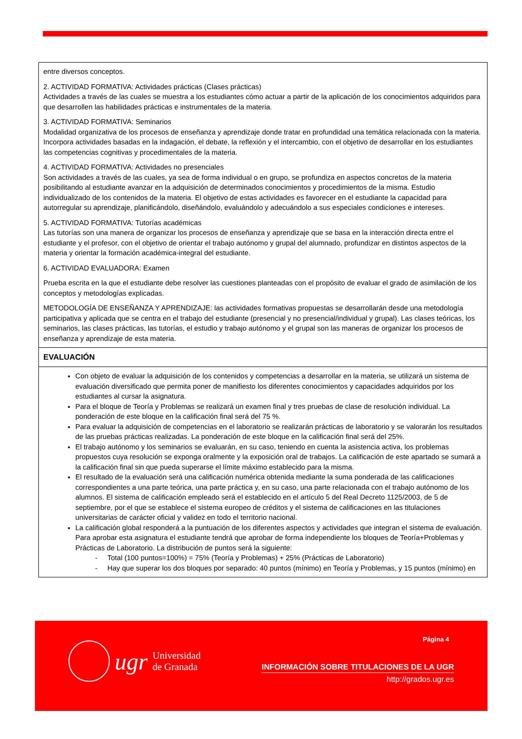| entre diversos conceptos. 2. ACTIVIDAD FORMATIVA: Actividades prácticas (Clases prácticas) Actividades a través de las cuales se muestra a los estudiantes cómo actuar a partir de la aplicación de los conocimientos adquiridos para que desarrollen las habilidades prácticas e instrumentales de la materia. 3. ACTIVIDAD FORMATIVA: Seminarios Modalidad organizativa de los procesos de enseñanza y aprendizaje donde tratar en profundidad una temática relacionada con la materia. Incorpora actividades basadas en la indagación, el debate, la reflexión y el intercambio, con el objetivo de desarrollar en los estudiantes las competencias cognitivas y procedimentales de la materia. 4. ACTIVIDAD FORMATIVA: Actividades no presenciales Son actividades a través de las cuales, ya sea de forma individual o en grupo, se profundiza en aspectos concretos de la materia posibilitando al estudiante avanzar en la adquisición de determinados conocimientos y procedimientos de la misma. Estudio individualizado de los contenidos de la materia. El objetivo de estas actividades es favorecer en el estudiante la capacidad para autorregular su aprendizaje, planificándolo, diseñándolo, evaluándolo y adecuándolo a sus especiales condiciones e intereses. 5. ACTIVIDAD FORMATIVA: Tutorías académicas Las tutorías son una manera de organizar los procesos de enseñanza y aprendizaje que se basa en la interacción directa entre el estudiante y el profesor, con el objetivo de orientar el trabajo autónomo y grupal del alumnado, profundizar en distintos aspectos de la materia y orientar la formación académica-integral del estudiante. 6. ACTIVIDAD EVALUADORA: Examen Prueba escrita en la que el estudiante debe resolver las cuestiones planteadas con el propósito de evaluar el grado de asimilación de los conceptos y metodologías explicadas. METODOLOGÍA DE ENSEÑANZA Y APRENDIZAJE: las actividades formativas propuestas se desarrollarán desde una metodología participativa y aplicada que se centra en el trabajo del estudiante (presencial y no presencial/individual y grupal). Las clases teóricas, los seminarios, las clases prácticas, las tutorías, el estudio y trabajo autónomo y el grupal son las maneras de organizar los procesos de enseñanza y aprendizaje de esta materia. |
| EVALUACIÓN |
| Con objeto de evaluar la adquisición de los contenidos y competencias a desarrollar en la materia, se utilizará un sistema de evaluación diversificado que permita poner de manifiesto los diferentes conocimientos y capacidades adquiridos por los estudiantes al cursar la asignatura. Para el bloque de Teoría y Problemas se realizará un examen final y tres pruebas de clase de resolución individual. La ponderación de este bloque en la calificación final será del 75 %. Para evaluar la adquisición de competencias en el laboratorio se realizarán prácticas de laboratorio y se valorarán los resultados de las pruebas prácticas realizadas. La ponderación de este bloque en la calificación final será del 25%. El trabajo autónomo y los seminarios se evaluarán, en su caso, teniendo en cuenta la asistencia activa, los problemas propuestos cuya resolución se exponga oralmente y la exposición oral de trabajos. La calificación de este apartado se sumará a la calificación final sin que pueda superarse el límite máximo establecido para la misma. El resultado de la evaluación será una calificación numérica obtenida mediante la suma ponderada de las calificaciones correspondientes a una parte teórica, una parte práctica y, en su caso, una parte relacionada con el trabajo autónomo de los alumnos. El sistema de calificación empleado será el establecido en el artículo 5 del Real Decreto 1125/2003, de 5 de septiembre, por el que se establece el sistema europeo de créditos y el sistema de calificaciones en las titulaciones universitarias de carácter oficial y validez en todo el territorio nacional. La calificación global responderá a la puntuación de los diferentes aspectos y actividades que integran el sistema de evaluación. Para aprobar esta asignatura el estudiante tendrá que aprobar de forma independiente los bloques de Teoría+Problemas y Prácticas de Laboratorio. La distribución de puntos será la siguiente: - Total (100 puntos=100%) = 75% (Teoría y Problemas) + 25% (Prácticas de Laboratorio) - Hay que superar los dos bloques por separado: 40 puntos (mínimo) en Teoría y Problemas, y 15 puntos (mínimo) en |
ugr Universidad
de Granada
Página 4
INFORMACIÓN SOBRE TITULACIONES DE LA UGR
http://grados.ugr.es